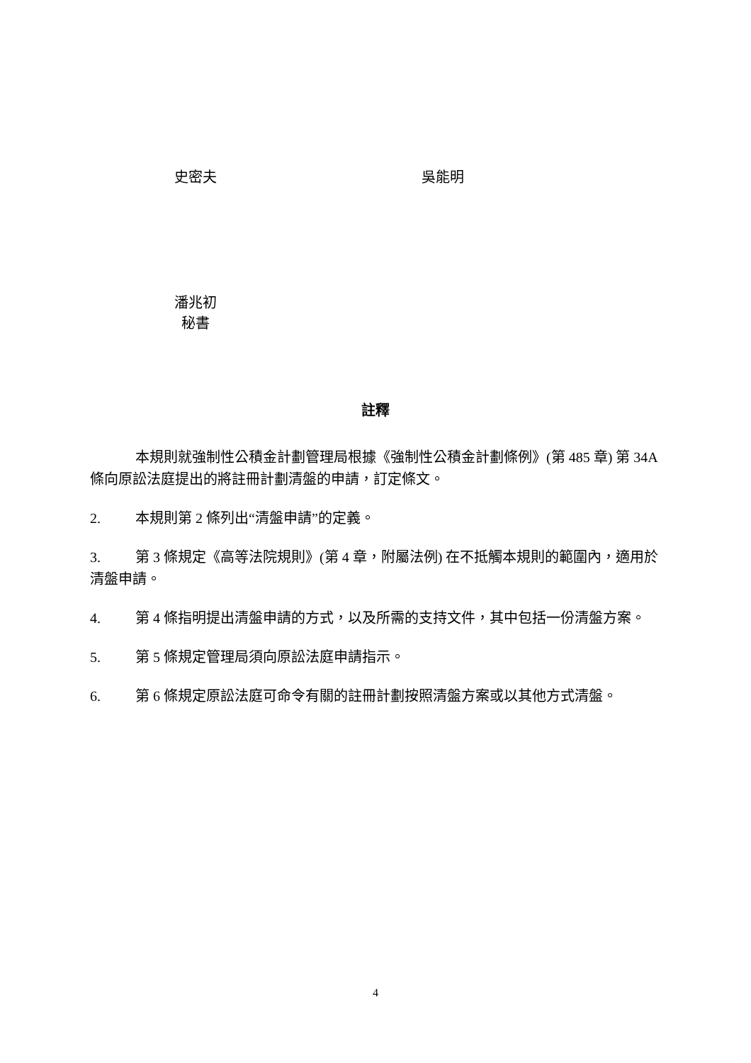史密夫 吳能明
潘兆初
秘書
註釋
本規則就強制性公積金計劃管理局根據《強制性公積金計劃條例》(第 485 章) 第 34A 條向原訟法庭提出的將註冊計劃清盤的申請，訂定條文。
2. 本規則第 2 條列出“清盤申請”的定義。
3. 第 3 條規定《高等法院規則》(第 4 章，附屬法例) 在不抵觸本規則的範圍內，適用於清盤申請。
4. 第 4 條指明提出清盤申請的方式，以及所需的支持文件，其中包括一份清盤方案。
5. 第 5 條規定管理局須向原訟法庭申請指示。
6. 第 6 條規定原訟法庭可命令有關的註冊計劃按照清盤方案或以其他方式清盤。
4